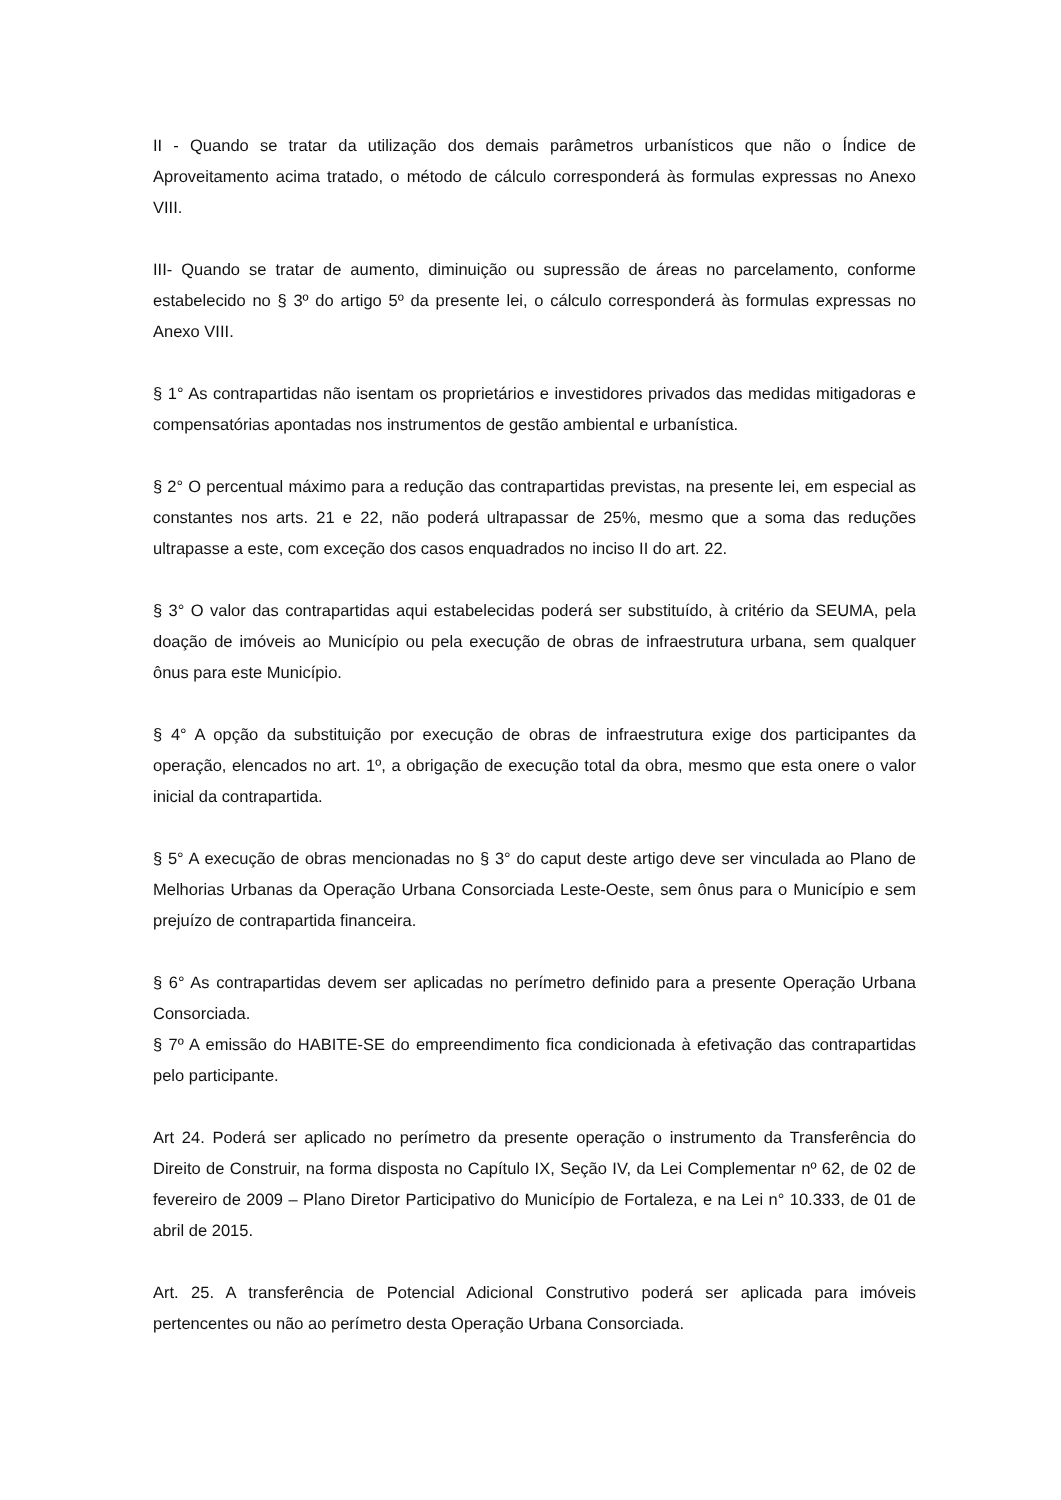II - Quando se tratar da utilização dos demais parâmetros urbanísticos que não o Índice de Aproveitamento acima tratado, o método de cálculo corresponderá às formulas expressas no Anexo VIII.
III- Quando se tratar de aumento, diminuição ou supressão de áreas no parcelamento, conforme estabelecido no § 3º do artigo 5º da presente lei, o cálculo corresponderá às formulas expressas no Anexo VIII.
§ 1° As contrapartidas não isentam os proprietários e investidores privados das medidas mitigadoras e compensatórias apontadas nos instrumentos de gestão ambiental e urbanística.
§ 2° O percentual máximo para a redução das contrapartidas previstas, na presente lei, em especial as constantes nos arts. 21 e 22, não poderá ultrapassar de 25%, mesmo que a soma das reduções ultrapasse a este, com exceção dos casos enquadrados no inciso II do art. 22.
§ 3° O valor das contrapartidas aqui estabelecidas poderá ser substituído, à critério da SEUMA, pela doação de imóveis ao Município ou pela execução de obras de infraestrutura urbana, sem qualquer ônus para este Município.
§ 4° A opção da substituição por execução de obras de infraestrutura exige dos participantes da operação, elencados no art. 1º, a obrigação de execução total da obra, mesmo que esta onere o valor inicial da contrapartida.
§ 5° A execução de obras mencionadas no § 3° do caput deste artigo deve ser vinculada ao Plano de Melhorias Urbanas da Operação Urbana Consorciada Leste-Oeste, sem ônus para o Município e sem prejuízo de contrapartida financeira.
§ 6° As contrapartidas devem ser aplicadas no perímetro definido para a presente Operação Urbana Consorciada.
§ 7º A emissão do HABITE-SE do empreendimento fica condicionada à efetivação das contrapartidas pelo participante.
Art 24. Poderá ser aplicado no perímetro da presente operação o instrumento da Transferência do Direito de Construir, na forma disposta no Capítulo IX, Seção IV, da Lei Complementar nº 62, de 02 de fevereiro de 2009 – Plano Diretor Participativo do Município de Fortaleza, e na Lei n° 10.333, de 01 de abril de 2015.
Art. 25. A transferência de Potencial Adicional Construtivo poderá ser aplicada para imóveis pertencentes ou não ao perímetro desta Operação Urbana Consorciada.